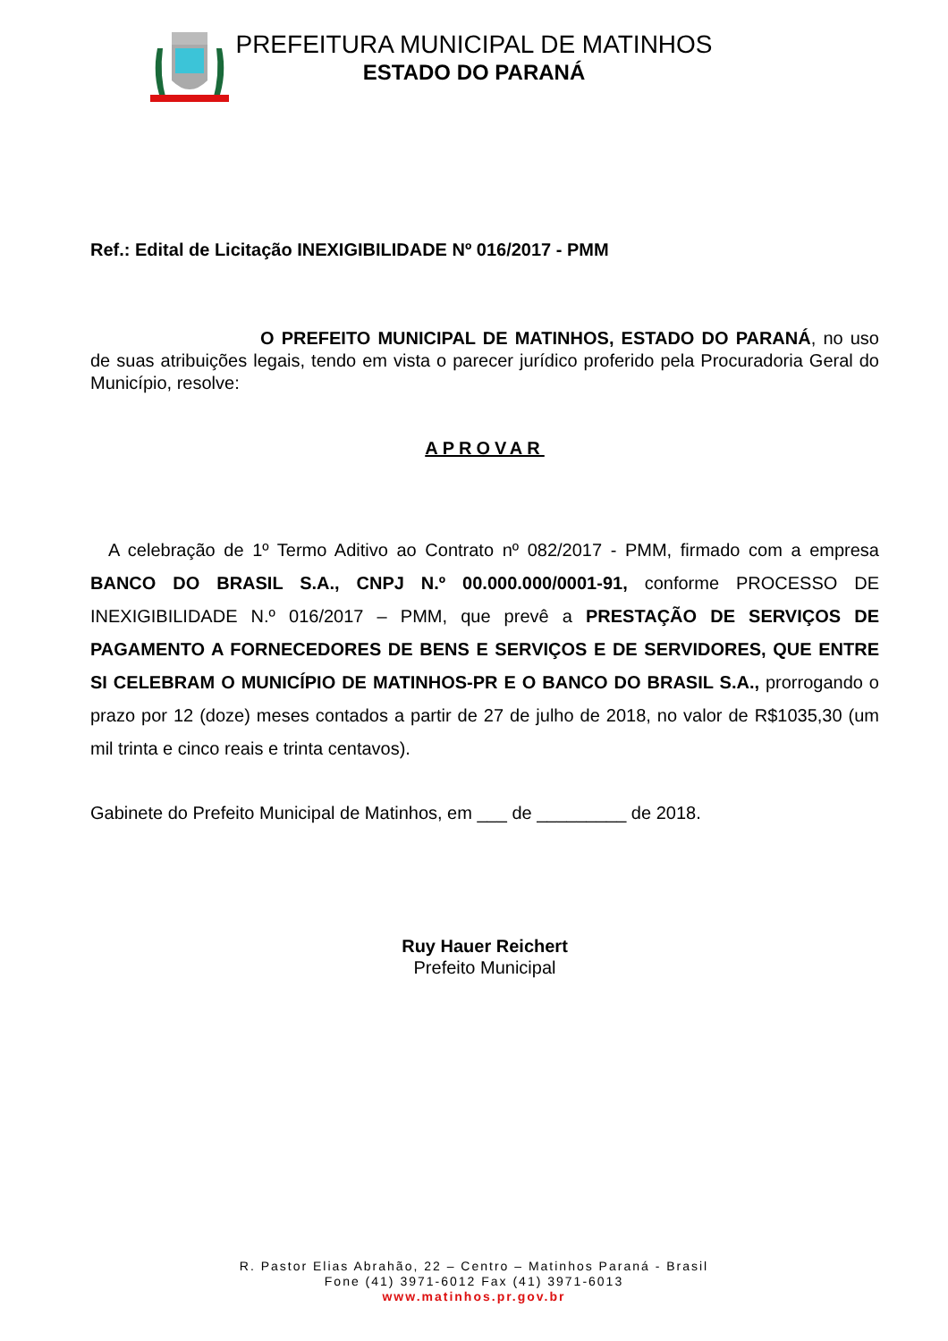PREFEITURA MUNICIPAL DE MATINHOS
ESTADO DO PARANÁ
Ref.: Edital de Licitação INEXIGIBILIDADE Nº 016/2017 - PMM
O PREFEITO MUNICIPAL DE MATINHOS, ESTADO DO PARANÁ, no uso de suas atribuições legais, tendo em vista o parecer jurídico proferido pela Procuradoria Geral do Município, resolve:
APROVAR
A celebração de 1º Termo Aditivo ao Contrato nº 082/2017 - PMM, firmado com a empresa BANCO DO BRASIL S.A., CNPJ N.º 00.000.000/0001-91, conforme PROCESSO DE INEXIGIBILIDADE N.º 016/2017 – PMM, que prevê a PRESTAÇÃO DE SERVIÇOS DE PAGAMENTO A FORNECEDORES DE BENS E SERVIÇOS E DE SERVIDORES, QUE ENTRE SI CELEBRAM O MUNICÍPIO DE MATINHOS-PR E O BANCO DO BRASIL S.A., prorrogando o prazo por 12 (doze) meses contados a partir de 27 de julho de 2018, no valor de R$1035,30 (um mil trinta e cinco reais e trinta centavos).
Gabinete do Prefeito Municipal de Matinhos, em ___ de _________ de 2018.
Ruy Hauer Reichert
Prefeito Municipal
R. Pastor Elias Abrahão, 22 – Centro – Matinhos Paraná - Brasil
Fone (41) 3971-6012 Fax (41) 3971-6013
www.matinhos.pr.gov.br